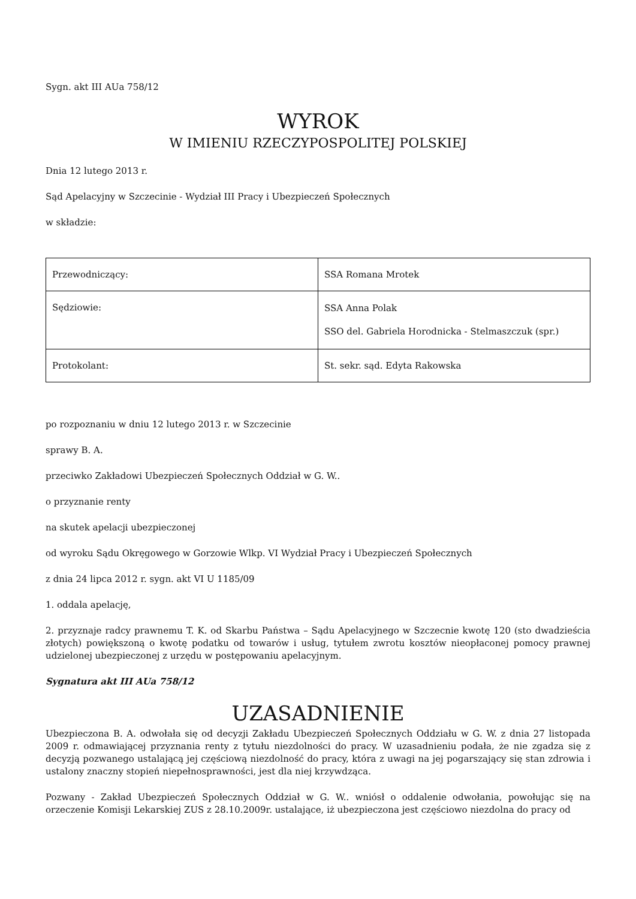Sygn. akt III AUa 758/12
WYROK
W IMIENIU RZECZYPOSPOLITEJ POLSKIEJ
Dnia 12 lutego 2013 r.
Sąd Apelacyjny w Szczecinie - Wydział III Pracy i Ubezpieczeń Społecznych
w składzie:
| Przewodniczący: | SSA Romana Mrotek |
| Sędziowie: | SSA Anna Polak SSO del. Gabriela Horodnicka - Stelmaszczuk (spr.) |
| Protokolant: | St. sekr. sąd. Edyta Rakowska |
po rozpoznaniu w dniu 12 lutego 2013 r. w Szczecinie
sprawy B. A.
przeciwko Zakładowi Ubezpieczeń Społecznych Oddział w G. W..
o przyznanie renty
na skutek apelacji ubezpieczonej
od wyroku Sądu Okręgowego w Gorzowie Wlkp. VI Wydział Pracy i Ubezpieczeń Społecznych
z dnia 24 lipca 2012 r. sygn. akt VI U 1185/09
1. oddala apelację,
2. przyznaje radcy prawnemu T. K. od Skarbu Państwa – Sądu Apelacyjnego w Szczecnie kwotę 120 (sto dwadzieścia złotych) powiększoną o kwotę podatku od towarów i usług, tytułem zwrotu kosztów nieopłaconej pomocy prawnej udzielonej ubezpieczonej z urzędu w postępowaniu apelacyjnym.
Sygnatura akt III AUa 758/12
UZASADNIENIE
Ubezpieczona B. A. odwołała się od decyzji Zakładu Ubezpieczeń Społecznych Oddziału w G. W. z dnia 27 listopada 2009 r. odmawiającej przyznania renty z tytułu niezdolności do pracy. W uzasadnieniu podała, że nie zgadza się z decyzją pozwanego ustalającą jej częściową niezdolność do pracy, która z uwagi na jej pogarszający się stan zdrowia i ustalony znaczny stopień niepełnosprawności, jest dla niej krzywdząca.
Pozwany - Zakład Ubezpieczeń Społecznych Oddział w G. W.. wniósł o oddalenie odwołania, powołując się na orzeczenie Komisji Lekarskiej ZUS z 28.10.2009r. ustalające, iż ubezpieczona jest częściowo niezdolna do pracy od